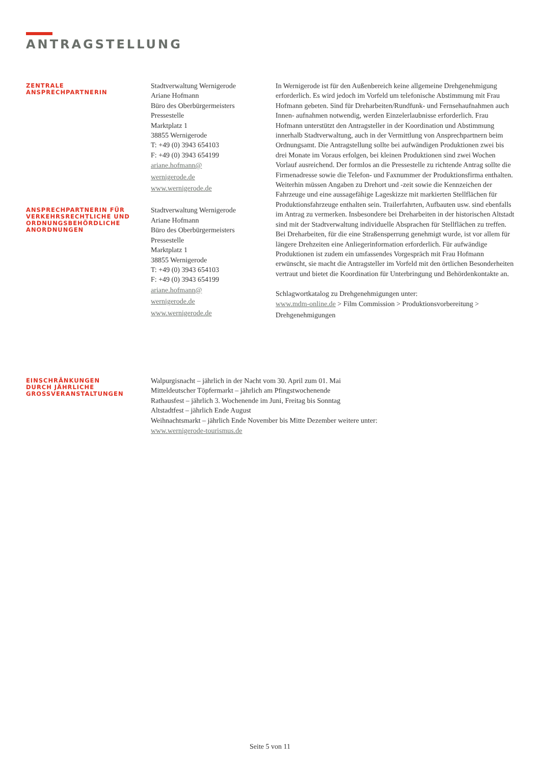ANTRAGSTELLUNG
ZENTRALE
ANSPRECHPARTNERIN
Stadtverwaltung Wernigerode
Ariane Hofmann
Büro des Oberbürgermeisters
Pressestelle
Marktplatz 1
38855 Wernigerode
T: +49 (0) 3943 654103
F: +49 (0) 3943 654199
ariane.hofmann@
wernigerode.de
www.wernigerode.de
In Wernigerode ist für den Außenbereich keine allgemeine Drehgenehmigung erforderlich. Es wird jedoch im Vorfeld um telefonische Abstimmung mit Frau Hofmann gebeten. Sind für Dreharbeiten/Rundfunk- und Fernsehaufnahmen auch Innen- aufnahmen notwendig, werden Einzelerlaubnisse erforderlich. Frau Hofmann unterstützt den Antragsteller in der Koordination und Abstimmung innerhalb Stadtverwaltung, auch in der Vermittlung von Ansprechpartnern beim Ordnungsamt. Die Antragstellung sollte bei aufwändigen Produktionen zwei bis drei Monate im Voraus erfolgen, bei kleinen Produktionen sind zwei Wochen Vorlauf ausreichend. Der formlos an die Pressestelle zu richtende Antrag sollte die Firmenadresse sowie die Telefon- und Faxnummer der Produktionsfirma enthalten. Weiterhin müssen Angaben zu Drehort und -zeit sowie die Kennzeichen der Fahrzeuge und eine aussagefähige Lageskizze mit markierten Stellflächen für Produktionsfahrzeuge enthalten sein. Trailerfahrten, Aufbauten usw. sind ebenfalls im Antrag zu vermerken. Insbesondere bei Dreharbeiten in der historischen Altstadt sind mit der Stadtverwaltung individuelle Absprachen für Stellflächen zu treffen. Bei Dreharbeiten, für die eine Straßensperrung genehmigt wurde, ist vor allem für längere Drehzeiten eine Anliegerinformation erforderlich. Für aufwändige Produktionen ist zudem ein umfassendes Vorgespräch mit Frau Hofmann erwünscht, sie macht die Antragsteller im Vorfeld mit den örtlichen Besonderheiten vertraut und bietet die Koordination für Unterbringung und Behördenkontakte an.
Schlagwortkatalog zu Drehgenehmigungen unter:
www.mdm-online.de > Film Commission > Produktionsvorbereitung > Drehgenehmigungen
ANSPRECHPARTNERIN FÜR
VERKEHRSRECHTLICHE UND
ORDNUNGSBEHÖRDLICHE
ANORDNUNGEN
Stadtverwaltung Wernigerode
Ariane Hofmann
Büro des Oberbürgermeisters
Pressestelle
Marktplatz 1
38855 Wernigerode
T: +49 (0) 3943 654103
F: +49 (0) 3943 654199
ariane.hofmann@
wernigerode.de
www.wernigerode.de
EINSCHRÄNKUNGEN
DURCH JÄHRLICHE
GROSSVERANSTALTUNGEN
Walpurgisnacht – jährlich in der Nacht vom 30. April zum 01. Mai
Mitteldeutscher Töpfermarkt – jährlich am Pfingstwochenende
Rathausfest – jährlich 3. Wochenende im Juni, Freitag bis Sonntag
Altstadtfest – jährlich Ende August
Weihnachtsmarkt – jährlich Ende November bis Mitte Dezember weitere unter:
www.wernigerode-tourismus.de
Seite 5 von 11